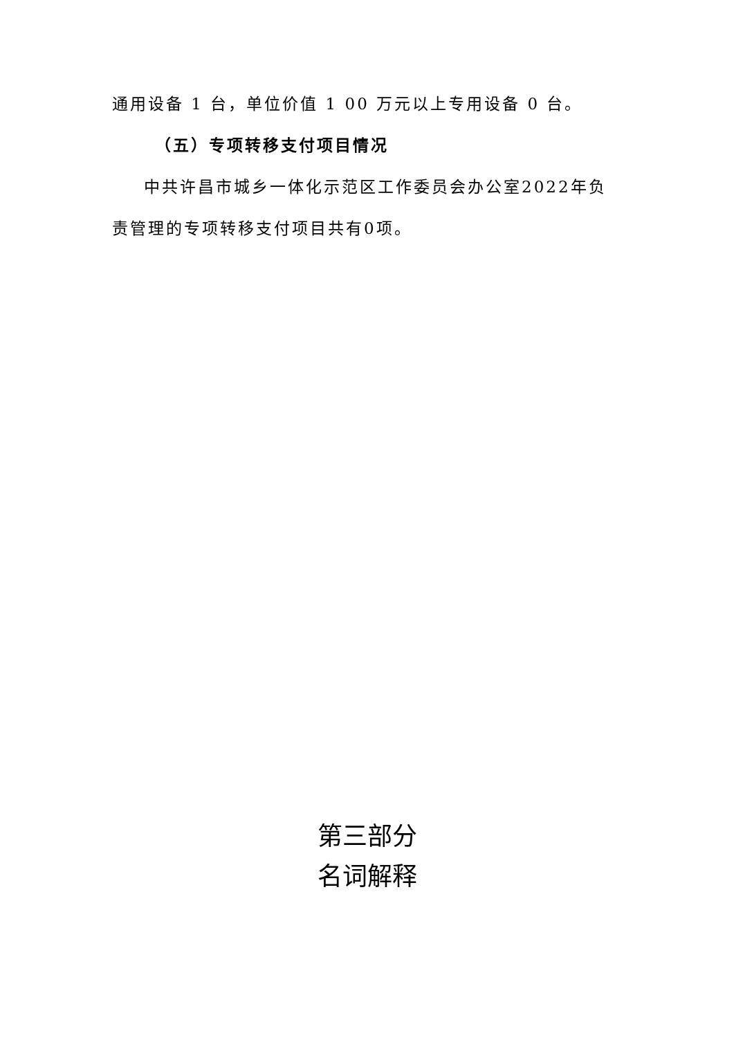通用设备 1 台，单位价值 1 00 万元以上专用设备 0 台。
（五）专项转移支付项目情况
中共许昌市城乡一体化示范区工作委员会办公室2022年负责管理的专项转移支付项目共有0项。
第三部分
名词解释